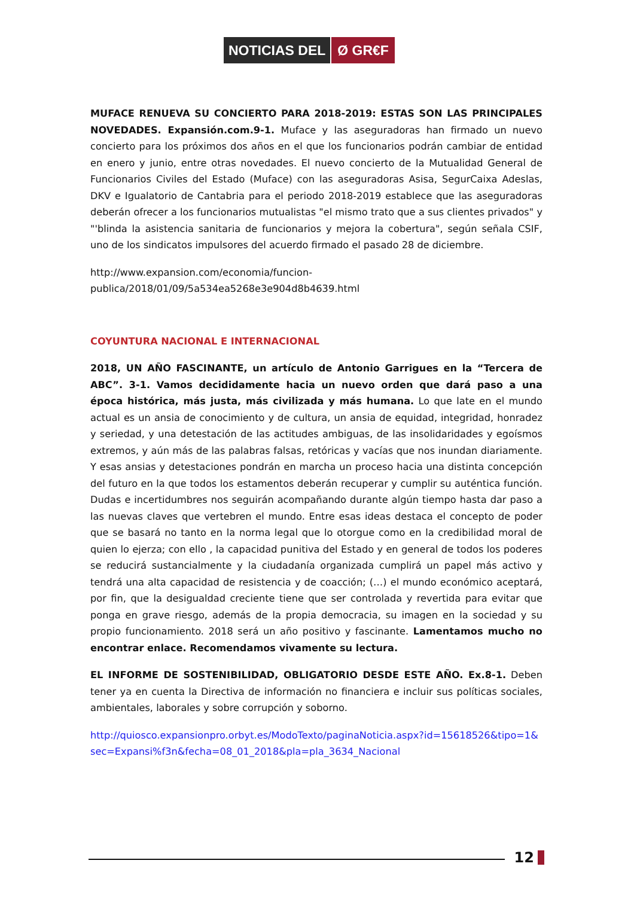NOTICIAS DEL Ø GR€F
MUFACE RENUEVA SU CONCIERTO PARA 2018-2019: ESTAS SON LAS PRINCIPALES NOVEDADES. Expansión.com.9-1. Muface y las aseguradoras han firmado un nuevo concierto para los próximos dos años en el que los funcionarios podrán cambiar de entidad en enero y junio, entre otras novedades. El nuevo concierto de la Mutualidad General de Funcionarios Civiles del Estado (Muface) con las aseguradoras Asisa, SegurCaixa Adeslas, DKV e Igualatorio de Cantabria para el periodo 2018-2019 establece que las aseguradoras deberán ofrecer a los funcionarios mutualistas "el mismo trato que a sus clientes privados" y "'blinda la asistencia sanitaria de funcionarios y mejora la cobertura", según señala CSIF, uno de los sindicatos impulsores del acuerdo firmado el pasado 28 de diciembre.
http://www.expansion.com/economia/funcion-
publica/2018/01/09/5a534ea5268e3e904d8b4639.html
COYUNTURA NACIONAL E INTERNACIONAL
2018, UN AÑO FASCINANTE, un artículo de Antonio Garrigues en la “Tercera de ABC”. 3-1. Vamos decididamente hacia un nuevo orden que dará paso a una época histórica, más justa, más civilizada y más humana. Lo que late en el mundo actual es un ansia de conocimiento y de cultura, un ansia de equidad, integridad, honradez y seriedad, y una detestación de las actitudes ambiguas, de las insolidaridades y egoísmos extremos, y aún más de las palabras falsas, retóricas y vacías que nos inundan diariamente. Y esas ansias y detestaciones pondrán en marcha un proceso hacia una distinta concepción del futuro en la que todos los estamentos deberán recuperar y cumplir su auténtica función. Dudas e incertidumbres nos seguirán acompañando durante algún tiempo hasta dar paso a las nuevas claves que vertebren el mundo. Entre esas ideas destaca el concepto de poder que se basará no tanto en la norma legal que lo otorgue como en la credibilidad moral de quien lo ejerza; con ello , la capacidad punitiva del Estado y en general de todos los poderes se reducirá sustancialmente y la ciudadanía organizada cumplirá un papel más activo y tendrá una alta capacidad de resistencia y de coacción; (…) el mundo económico aceptará, por fin, que la desigualdad creciente tiene que ser controlada y revertida para evitar que ponga en grave riesgo, además de la propia democracia, su imagen en la sociedad y su propio funcionamiento. 2018 será un año positivo y fascinante. Lamentamos mucho no encontrar enlace. Recomendamos vivamente su lectura.
EL INFORME DE SOSTENIBILIDAD, OBLIGATORIO DESDE ESTE AÑO. Ex.8-1. Deben tener ya en cuenta la Directiva de información no financiera e incluir sus políticas sociales, ambientales, laborales y sobre corrupción y soborno.
http://quiosco.expansionpro.orbyt.es/ModoTexto/paginaNoticia.aspx?id=15618526&tipo=1&sec=Expansi%f3n&fecha=08_01_2018&pla=pla_3634_Nacional
12